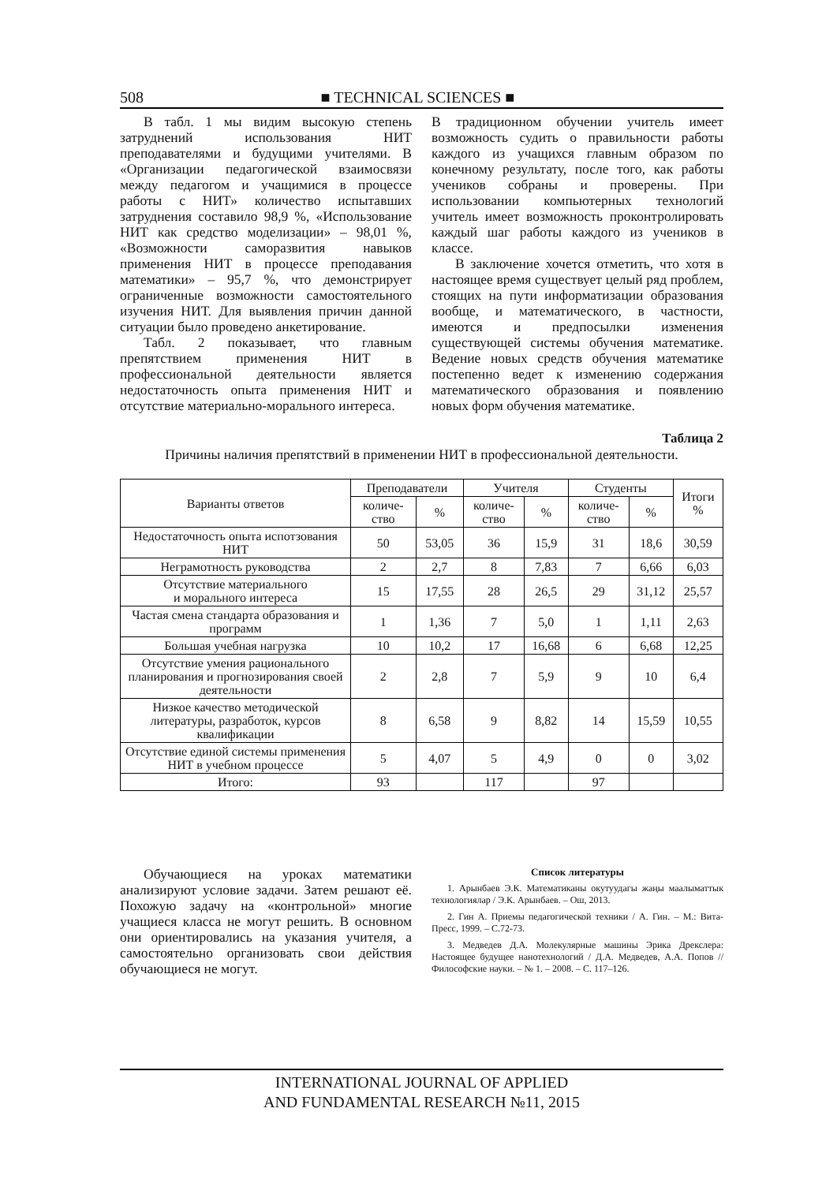508 ■ TECHNICAL SCIENCES ■
В табл. 1 мы видим высокую степень затруднений использования НИТ преподавателями и будущими учителями. В «Организации педагогической взаимосвязи между педагогом и учащимися в процессе работы с НИТ» количество испытавших затруднения составило 98,9 %, «Использование НИТ как средство моделизации» – 98,01 %, «Возможности саморазвития навыков применения НИТ в процессе преподавания математики» – 95,7 %, что демонстрирует ограниченные возможности самостоятельного изучения НИТ. Для выявления причин данной ситуации было проведено анкетирование.
Табл. 2 показывает, что главным препятствием применения НИТ в профессиональной деятельности является недостаточность опыта применения НИТ и отсутствие материально-морального интереса.
В традиционном обучении учитель имеет возможность судить о правильности работы каждого из учащихся главным образом по конечному результату, после того, как работы учеников собраны и проверены. При использовании компьютерных технологий учитель имеет возможность проконтролировать каждый шаг работы каждого из учеников в классе.
В заключение хочется отметить, что хотя в настоящее время существует целый ряд проблем, стоящих на пути информатизации образования вообще, и математического, в частности, имеются и предпосылки изменения существующей системы обучения математике. Ведение новых средств обучения математике постепенно ведет к изменению содержания математического образования и появлению новых форм обучения математике.
Таблица 2
Причины наличия препятствий в применении НИТ в профессиональной деятельности.
| Варианты ответов | Преподаватели | | Учителя | | Студенты | | Итоги % |
| --- | --- | --- | --- | --- | --- | --- | --- |
| | количе- ство | % | количе- ство | % | количе- ство | % | |
| Недостаточность опыта испотзования НИТ | 50 | 53,05 | 36 | 15,9 | 31 | 18,6 | 30,59 |
| Неграмотность руководства | 2 | 2,7 | 8 | 7,83 | 7 | 6,66 | 6,03 |
| Отсутствие материального и морального интереса | 15 | 17,55 | 28 | 26,5 | 29 | 31,12 | 25,57 |
| Частая смена стандарта образования и программ | 1 | 1,36 | 7 | 5,0 | 1 | 1,11 | 2,63 |
| Большая учебная нагрузка | 10 | 10,2 | 17 | 16,68 | 6 | 6,68 | 12,25 |
| Отсутствие умения рационального планирования и прогнозирования своей деятельности | 2 | 2,8 | 7 | 5,9 | 9 | 10 | 6,4 |
| Низкое качество методической литературы, разработок, курсов квалификации | 8 | 6,58 | 9 | 8,82 | 14 | 15,59 | 10,55 |
| Отсутствие единой системы применения НИТ в учебном процессе | 5 | 4,07 | 5 | 4,9 | 0 | 0 | 3,02 |
| Итого: | 93 | | 117 | | 97 | | |
Обучающиеся на уроках математики анализируют условие задачи. Затем решают её. Похожую задачу на «контрольной» многие учащиеся класса не могут решить. В основном они ориентировались на указания учителя, а самостоятельно организовать свои действия обучающиеся не могут.
Список литературы
1. Арынбаев Э.К. Математиканы окутуудагы жаңы маалыматтык технологиялар / Э.К. Арынбаев. – Ош, 2013.
2. Гин А. Приемы педагогической техники / А. Гин. – М.: Вита-Пресс, 1999. – С.72-73.
3. Медведев Д.А. Молекулярные машины Эрика Дрекслера: Настоящее будущее нанотехнологий / Д.А. Медведев, А.А. Попов // Философские науки. – № 1. – 2008. – С. 117–126.
INTERNATIONAL JOURNAL OF APPLIED
AND FUNDAMENTAL RESEARCH №11, 2015